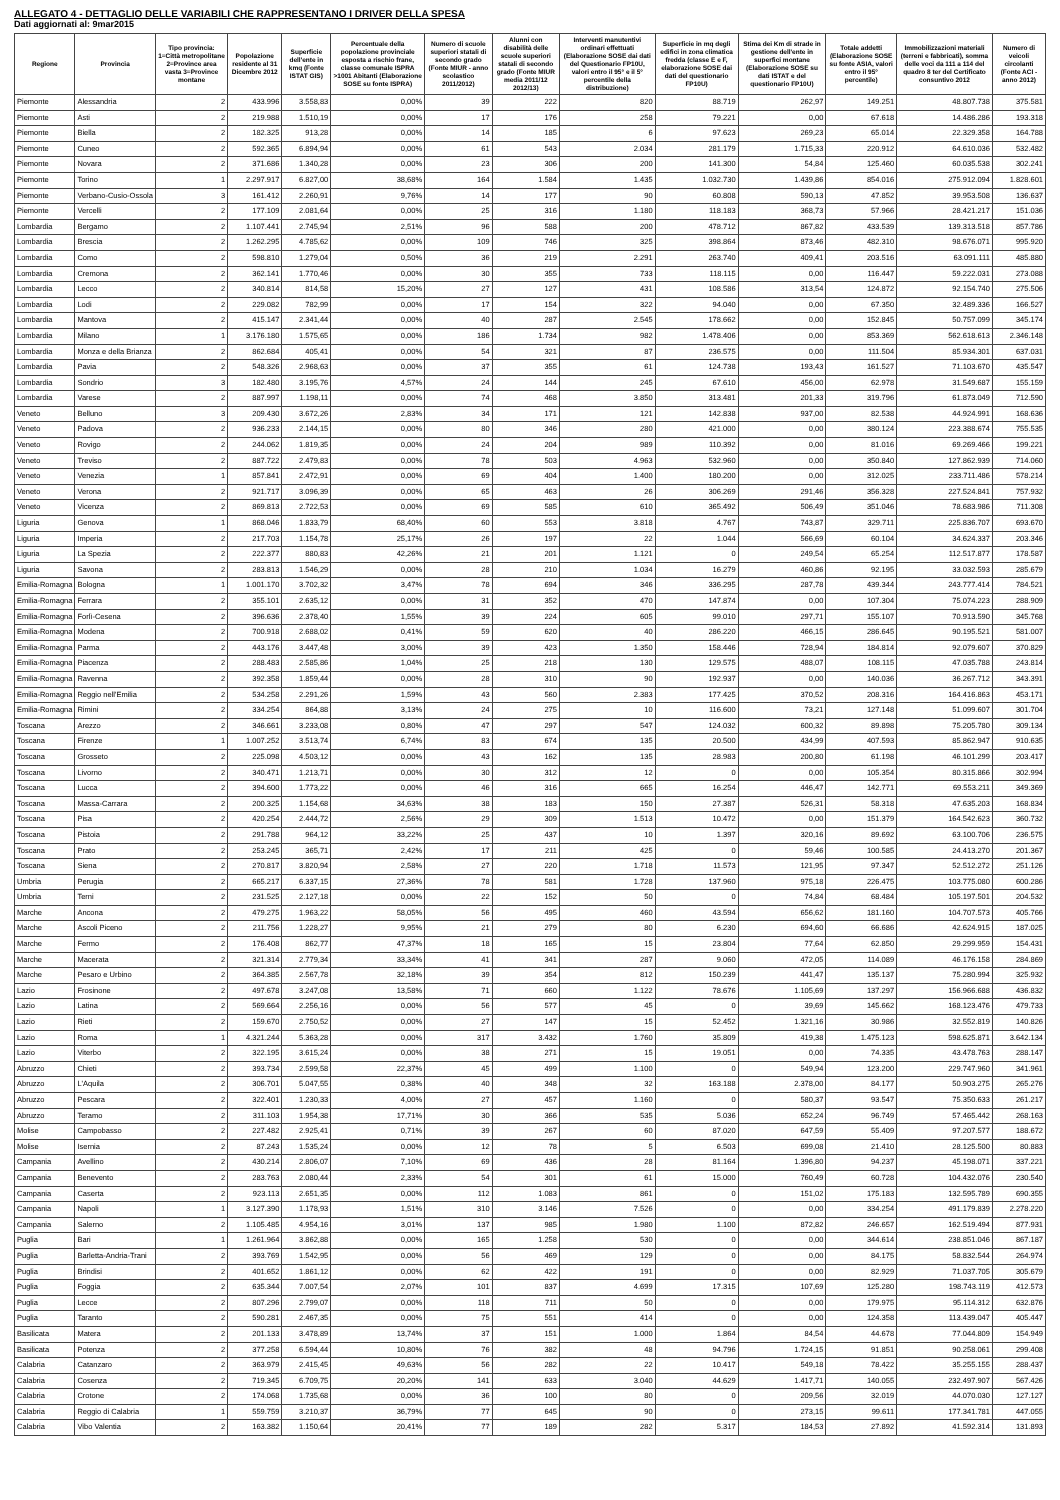ALLEGATO 4 - DETTAGLIO DELLE VARIABILI CHE RAPPRESENTANO I DRIVER DELLA SPESA
Dati aggiornati al: 9mar2015
| Regione | Provincia | Tipo provincia: 1=Città metropolitane 2=Province area vasta 3=Province montane | Popolazione residente al 31 Dicembre 2012 | Superficie dell'ente in kmq (Fonte ISTAT GIS) | Percentuale della popolazione provinciale esposta a rischio frane, classe comunale ISPRA >1001 Abitanti (Elaborazione SOSE su fonte ISPRA) | Numero di scuole superiori statali di secondo grado (Fonte MIUR - anno scolastico 2011/2012) | Alunni con disabilità delle scuole superiori statali di secondo grado (Fonte MIUR media 2011/12 2012/13) | Interventi manutentivi ordinari effettuati (Elaborazione SOSE dai dati del Questionario FP10U, valori entro il 95° e il 5° percentile della distribuzione) | Superficie in mq degli edifici in zona climatica fredda (classe E e F, elaborazione SOSE dai dati del questionario FP10U) | Stima dei Km di strade in gestione dell'ente in superfici montane (Elaborazione SOSE su dati ISTAT e del questionario FP10U) | Totale addetti (Elaborazione SOSE su fonte ASIA, valori entro il 95° percentile) | Immobilizzazioni materiali (terreni e fabbricati), somma delle voci da 111 a 114 del quadro 8 ter del Certificato consuntivo 2012 | Numero di veicoli circolanti (Fonte ACI - anno 2012) |
| --- | --- | --- | --- | --- | --- | --- | --- | --- | --- | --- | --- | --- | --- |
| Piemonte | Alessandria | 2 | 433.996 | 3.558,83 | 0,00% | 39 | 222 | 820 | 88.719 | 262,97 | 149.251 | 48.807.738 | 375.581 |
| Piemonte | Asti | 2 | 219.988 | 1.510,19 | 0,00% | 17 | 176 | 258 | 79.221 | 0,00 | 67.618 | 14.486.286 | 193.318 |
| Piemonte | Biella | 2 | 182.325 | 913,28 | 0,00% | 14 | 185 | 6 | 97.623 | 269,23 | 65.014 | 22.329.358 | 164.788 |
| Piemonte | Cuneo | 2 | 592.365 | 6.894,94 | 0,00% | 61 | 543 | 2.034 | 281.179 | 1.715,33 | 220.912 | 64.610.036 | 532.482 |
| Piemonte | Novara | 2 | 371.686 | 1.340,28 | 0,00% | 23 | 306 | 200 | 141.300 | 54,84 | 125.460 | 60.035.538 | 302.241 |
| Piemonte | Torino | 1 | 2.297.917 | 6.827,00 | 38,68% | 164 | 1.584 | 1.435 | 1.032.730 | 1.439,86 | 854.016 | 275.912.094 | 1.828.601 |
| Piemonte | Verbano-Cusio-Ossola | 3 | 161.412 | 2.260,91 | 9,76% | 14 | 177 | 90 | 60.808 | 590,13 | 47.852 | 39.953.508 | 136.637 |
| Piemonte | Vercelli | 2 | 177.109 | 2.081,64 | 0,00% | 25 | 316 | 1.180 | 118.183 | 368,73 | 57.966 | 28.421.217 | 151.036 |
| Lombardia | Bergamo | 2 | 1.107.441 | 2.745,94 | 2,51% | 96 | 588 | 200 | 478.712 | 867,82 | 433.539 | 139.313.518 | 857.786 |
| Lombardia | Brescia | 2 | 1.262.295 | 4.785,62 | 0,00% | 109 | 746 | 325 | 398.864 | 873,46 | 482.310 | 98.676.071 | 995.920 |
| Lombardia | Como | 2 | 598.810 | 1.279,04 | 0,50% | 36 | 219 | 2.291 | 263.740 | 409,41 | 203.516 | 63.091.111 | 485.880 |
| Lombardia | Cremona | 2 | 362.141 | 1.770,46 | 0,00% | 30 | 355 | 733 | 118.115 | 0,00 | 116.447 | 59.222.031 | 273.088 |
| Lombardia | Lecco | 2 | 340.814 | 814,58 | 15,20% | 27 | 127 | 431 | 108.586 | 313,54 | 124.872 | 92.154.740 | 275.506 |
| Lombardia | Lodi | 2 | 229.082 | 782,99 | 0,00% | 17 | 154 | 322 | 94.040 | 0,00 | 67.350 | 32.489.336 | 166.527 |
| Lombardia | Mantova | 2 | 415.147 | 2.341,44 | 0,00% | 40 | 287 | 2.545 | 178.662 | 0,00 | 152.845 | 50.757.099 | 345.174 |
| Lombardia | Milano | 1 | 3.176.180 | 1.575,65 | 0,00% | 186 | 1.734 | 982 | 1.478.406 | 0,00 | 853.369 | 562.618.613 | 2.346.148 |
| Lombardia | Monza e della Brianza | 2 | 862.684 | 405,41 | 0,00% | 54 | 321 | 87 | 236.575 | 0,00 | 111.504 | 85.934.301 | 637.031 |
| Lombardia | Pavia | 2 | 548.326 | 2.968,63 | 0,00% | 37 | 355 | 61 | 124.738 | 193,43 | 161.527 | 71.103.670 | 435.547 |
| Lombardia | Sondrio | 3 | 182.480 | 3.195,76 | 4,57% | 24 | 144 | 245 | 67.610 | 456,00 | 62.978 | 31.549.687 | 155.159 |
| Lombardia | Varese | 2 | 887.997 | 1.198,11 | 0,00% | 74 | 468 | 3.850 | 313.481 | 201,33 | 319.796 | 61.873.049 | 712.590 |
| Veneto | Belluno | 3 | 209.430 | 3.672,26 | 2,83% | 34 | 171 | 121 | 142.838 | 937,00 | 82.538 | 44.924.991 | 168.636 |
| Veneto | Padova | 2 | 936.233 | 2.144,15 | 0,00% | 80 | 346 | 280 | 421.000 | 0,00 | 380.124 | 223.388.674 | 755.535 |
| Veneto | Rovigo | 2 | 244.062 | 1.819,35 | 0,00% | 24 | 204 | 989 | 110.392 | 0,00 | 81.016 | 69.269.466 | 199.221 |
| Veneto | Treviso | 2 | 887.722 | 2.479,83 | 0,00% | 78 | 503 | 4.963 | 532.960 | 0,00 | 350.840 | 127.862.939 | 714.060 |
| Veneto | Venezia | 1 | 857.841 | 2.472,91 | 0,00% | 69 | 404 | 1.400 | 180.200 | 0,00 | 312.025 | 233.711.486 | 578.214 |
| Veneto | Verona | 2 | 921.717 | 3.096,39 | 0,00% | 65 | 463 | 26 | 306.269 | 291,46 | 356.328 | 227.524.841 | 757.932 |
| Veneto | Vicenza | 2 | 869.813 | 2.722,53 | 0,00% | 69 | 585 | 610 | 365.492 | 506,49 | 351.046 | 78.683.986 | 711.308 |
| Liguria | Genova | 1 | 868.046 | 1.833,79 | 68,40% | 60 | 553 | 3.818 | 4.767 | 743,87 | 329.711 | 225.836.707 | 693.670 |
| Liguria | Imperia | 2 | 217.703 | 1.154,78 | 25,17% | 26 | 197 | 22 | 1.044 | 566,69 | 60.104 | 34.624.337 | 203.346 |
| Liguria | La Spezia | 2 | 222.377 | 880,83 | 42,26% | 21 | 201 | 1.121 | 0 | 249,54 | 65.254 | 112.517.877 | 178.587 |
| Liguria | Savona | 2 | 283.813 | 1.546,29 | 0,00% | 28 | 210 | 1.034 | 16.279 | 460,86 | 92.195 | 33.032.593 | 285.679 |
| Emilia-Romagna | Bologna | 1 | 1.001.170 | 3.702,32 | 3,47% | 78 | 694 | 346 | 336.295 | 287,78 | 439.344 | 243.777.414 | 784.521 |
| Emilia-Romagna | Ferrara | 2 | 355.101 | 2.635,12 | 0,00% | 31 | 352 | 470 | 147.874 | 0,00 | 107.304 | 75.074.223 | 288.909 |
| Emilia-Romagna | Forlì-Cesena | 2 | 396.636 | 2.378,40 | 1,55% | 39 | 224 | 605 | 99.010 | 297,71 | 155.107 | 70.913.590 | 345.768 |
| Emilia-Romagna | Modena | 2 | 700.918 | 2.688,02 | 0,41% | 59 | 620 | 40 | 286.220 | 466,15 | 286.645 | 90.195.521 | 581.007 |
| Emilia-Romagna | Parma | 2 | 443.176 | 3.447,48 | 3,00% | 39 | 423 | 1.350 | 158.446 | 728,94 | 184.814 | 92.079.607 | 370.829 |
| Emilia-Romagna | Piacenza | 2 | 288.483 | 2.585,86 | 1,04% | 25 | 218 | 130 | 129.575 | 488,07 | 108.115 | 47.035.788 | 243.814 |
| Emilia-Romagna | Ravenna | 2 | 392.358 | 1.859,44 | 0,00% | 28 | 310 | 90 | 192.937 | 0,00 | 140.036 | 36.267.712 | 343.391 |
| Emilia-Romagna | Reggio nell'Emilia | 2 | 534.258 | 2.291,26 | 1,59% | 43 | 560 | 2.383 | 177.425 | 370,52 | 208.316 | 164.416.863 | 453.171 |
| Emilia-Romagna | Rimini | 2 | 334.254 | 864,88 | 3,13% | 24 | 275 | 10 | 116.600 | 73,21 | 127.148 | 51.099.607 | 301.704 |
| Toscana | Arezzo | 2 | 346.661 | 3.233,08 | 0,80% | 47 | 297 | 547 | 124.032 | 600,32 | 89.898 | 75.205.780 | 309.134 |
| Toscana | Firenze | 1 | 1.007.252 | 3.513,74 | 6,74% | 83 | 674 | 135 | 20.500 | 434,99 | 407.593 | 85.862.947 | 910.635 |
| Toscana | Grosseto | 2 | 225.098 | 4.503,12 | 0,00% | 43 | 162 | 135 | 28.983 | 200,80 | 61.198 | 46.101.299 | 203.417 |
| Toscana | Livorno | 2 | 340.471 | 1.213,71 | 0,00% | 30 | 312 | 12 | 0 | 0,00 | 105.354 | 80.315.866 | 302.994 |
| Toscana | Lucca | 2 | 394.600 | 1.773,22 | 0,00% | 46 | 316 | 665 | 16.254 | 446,47 | 142.771 | 69.553.211 | 349.369 |
| Toscana | Massa-Carrara | 2 | 200.325 | 1.154,68 | 34,63% | 38 | 183 | 150 | 27.387 | 526,31 | 58.318 | 47.635.203 | 168.834 |
| Toscana | Pisa | 2 | 420.254 | 2.444,72 | 2,56% | 29 | 309 | 1.513 | 10.472 | 0,00 | 151.379 | 164.542.623 | 360.732 |
| Toscana | Pistoia | 2 | 291.788 | 964,12 | 33,22% | 25 | 437 | 10 | 1.397 | 320,16 | 89.692 | 63.100.706 | 236.575 |
| Toscana | Prato | 2 | 253.245 | 365,71 | 2,42% | 17 | 211 | 425 | 0 | 59,46 | 100.585 | 24.413.270 | 201.367 |
| Toscana | Siena | 2 | 270.817 | 3.820,94 | 2,58% | 27 | 220 | 1.718 | 11.573 | 121,95 | 97.347 | 52.512.272 | 251.126 |
| Umbria | Perugia | 2 | 665.217 | 6.337,15 | 27,36% | 78 | 581 | 1.728 | 137.960 | 975,18 | 226.475 | 103.775.080 | 600.286 |
| Umbria | Terni | 2 | 231.525 | 2.127,18 | 0,00% | 22 | 152 | 50 | 0 | 74,84 | 68.484 | 105.197.501 | 204.532 |
| Marche | Ancona | 2 | 479.275 | 1.963,22 | 58,05% | 56 | 495 | 460 | 43.594 | 656,62 | 181.160 | 104.707.573 | 405.766 |
| Marche | Ascoli Piceno | 2 | 211.756 | 1.228,27 | 9,95% | 21 | 279 | 80 | 6.230 | 694,60 | 66.686 | 42.624.915 | 187.025 |
| Marche | Fermo | 2 | 176.408 | 862,77 | 47,37% | 18 | 165 | 15 | 23.804 | 77,64 | 62.850 | 29.299.959 | 154.431 |
| Marche | Macerata | 2 | 321.314 | 2.779,34 | 33,34% | 41 | 341 | 287 | 9.060 | 472,05 | 114.089 | 46.176.158 | 284.869 |
| Marche | Pesaro e Urbino | 2 | 364.385 | 2.567,78 | 32,18% | 39 | 354 | 812 | 150.239 | 441,47 | 135.137 | 75.280.994 | 325.932 |
| Lazio | Frosinone | 2 | 497.678 | 3.247,08 | 13,58% | 71 | 660 | 1.122 | 78.676 | 1.105,69 | 137.297 | 156.966.688 | 436.832 |
| Lazio | Latina | 2 | 569.664 | 2.256,16 | 0,00% | 56 | 577 | 45 | 0 | 39,69 | 145.662 | 168.123.476 | 479.733 |
| Lazio | Rieti | 2 | 159.670 | 2.750,52 | 0,00% | 27 | 147 | 15 | 52.452 | 1.321,16 | 30.986 | 32.552.819 | 140.826 |
| Lazio | Roma | 1 | 4.321.244 | 5.363,28 | 0,00% | 317 | 3.432 | 1.760 | 35.809 | 419,38 | 1.475.123 | 598.625.871 | 3.642.134 |
| Lazio | Viterbo | 2 | 322.195 | 3.615,24 | 0,00% | 38 | 271 | 15 | 19.051 | 0,00 | 74.335 | 43.478.763 | 288.147 |
| Abruzzo | Chieti | 2 | 393.734 | 2.599,58 | 22,37% | 45 | 499 | 1.100 | 0 | 549,94 | 123.200 | 229.747.960 | 341.961 |
| Abruzzo | L'Aquila | 2 | 306.701 | 5.047,55 | 0,38% | 40 | 348 | 32 | 163.188 | 2.378,00 | 84.177 | 50.903.275 | 265.276 |
| Abruzzo | Pescara | 2 | 322.401 | 1.230,33 | 4,00% | 27 | 457 | 1.160 | 0 | 580,37 | 93.547 | 75.350.633 | 261.217 |
| Abruzzo | Teramo | 2 | 311.103 | 1.954,38 | 17,71% | 30 | 366 | 535 | 5.036 | 652,24 | 96.749 | 57.465.442 | 268.163 |
| Molise | Campobasso | 2 | 227.482 | 2.925,41 | 0,71% | 39 | 267 | 60 | 87.020 | 647,59 | 55.409 | 97.207.577 | 188.672 |
| Molise | Isernia | 2 | 87.243 | 1.535,24 | 0,00% | 12 | 78 | 5 | 6.503 | 699,08 | 21.410 | 28.125.500 | 80.883 |
| Campania | Avellino | 2 | 430.214 | 2.806,07 | 7,10% | 69 | 436 | 28 | 81.164 | 1.396,80 | 94.237 | 45.198.071 | 337.221 |
| Campania | Benevento | 2 | 283.763 | 2.080,44 | 2,33% | 54 | 301 | 61 | 15.000 | 760,49 | 60.728 | 104.432.076 | 230.540 |
| Campania | Caserta | 2 | 923.113 | 2.651,35 | 0,00% | 112 | 1.083 | 861 | 0 | 151,02 | 175.183 | 132.595.789 | 690.355 |
| Campania | Napoli | 1 | 3.127.390 | 1.178,93 | 1,51% | 310 | 3.146 | 7.526 | 0 | 0,00 | 334.254 | 491.179.839 | 2.278.220 |
| Campania | Salerno | 2 | 1.105.485 | 4.954,16 | 3,01% | 137 | 985 | 1.980 | 1.100 | 872,82 | 246.657 | 162.519.494 | 877.931 |
| Puglia | Bari | 1 | 1.261.964 | 3.862,88 | 0,00% | 165 | 1.258 | 530 | 0 | 0,00 | 344.614 | 238.851.046 | 867.187 |
| Puglia | Barletta-Andria-Trani | 2 | 393.769 | 1.542,95 | 0,00% | 56 | 469 | 129 | 0 | 0,00 | 84.175 | 58.832.544 | 264.974 |
| Puglia | Brindisi | 2 | 401.652 | 1.861,12 | 0,00% | 62 | 422 | 191 | 0 | 0,00 | 82.929 | 71.037.705 | 305.679 |
| Puglia | Foggia | 2 | 635.344 | 7.007,54 | 2,07% | 101 | 837 | 4.699 | 17.315 | 107,69 | 125.280 | 198.743.119 | 412.573 |
| Puglia | Lecce | 2 | 807.296 | 2.799,07 | 0,00% | 118 | 711 | 50 | 0 | 0,00 | 179.975 | 95.114.312 | 632.876 |
| Puglia | Taranto | 2 | 590.281 | 2.467,35 | 0,00% | 75 | 551 | 414 | 0 | 0,00 | 124.358 | 113.439.047 | 405.447 |
| Basilicata | Matera | 2 | 201.133 | 3.478,89 | 13,74% | 37 | 151 | 1.000 | 1.864 | 84,54 | 44.678 | 77.044.809 | 154.949 |
| Basilicata | Potenza | 2 | 377.258 | 6.594,44 | 10,80% | 76 | 382 | 48 | 94.796 | 1.724,15 | 91.851 | 90.258.061 | 299.408 |
| Calabria | Catanzaro | 2 | 363.979 | 2.415,45 | 49,63% | 56 | 282 | 22 | 10.417 | 549,18 | 78.422 | 35.255.155 | 288.437 |
| Calabria | Cosenza | 2 | 719.345 | 6.709,75 | 20,20% | 141 | 633 | 3.040 | 44.629 | 1.417,71 | 140.055 | 232.497.907 | 567.426 |
| Calabria | Crotone | 2 | 174.068 | 1.735,68 | 0,00% | 36 | 100 | 80 | 0 | 209,56 | 32.019 | 44.070.030 | 127.127 |
| Calabria | Reggio di Calabria | 1 | 559.759 | 3.210,37 | 36,79% | 77 | 645 | 90 | 0 | 273,15 | 99.611 | 177.341.781 | 447.055 |
| Calabria | Vibo Valentia | 2 | 163.382 | 1.150,64 | 20,41% | 77 | 189 | 282 | 5.317 | 184,53 | 27.892 | 41.592.314 | 131.893 |